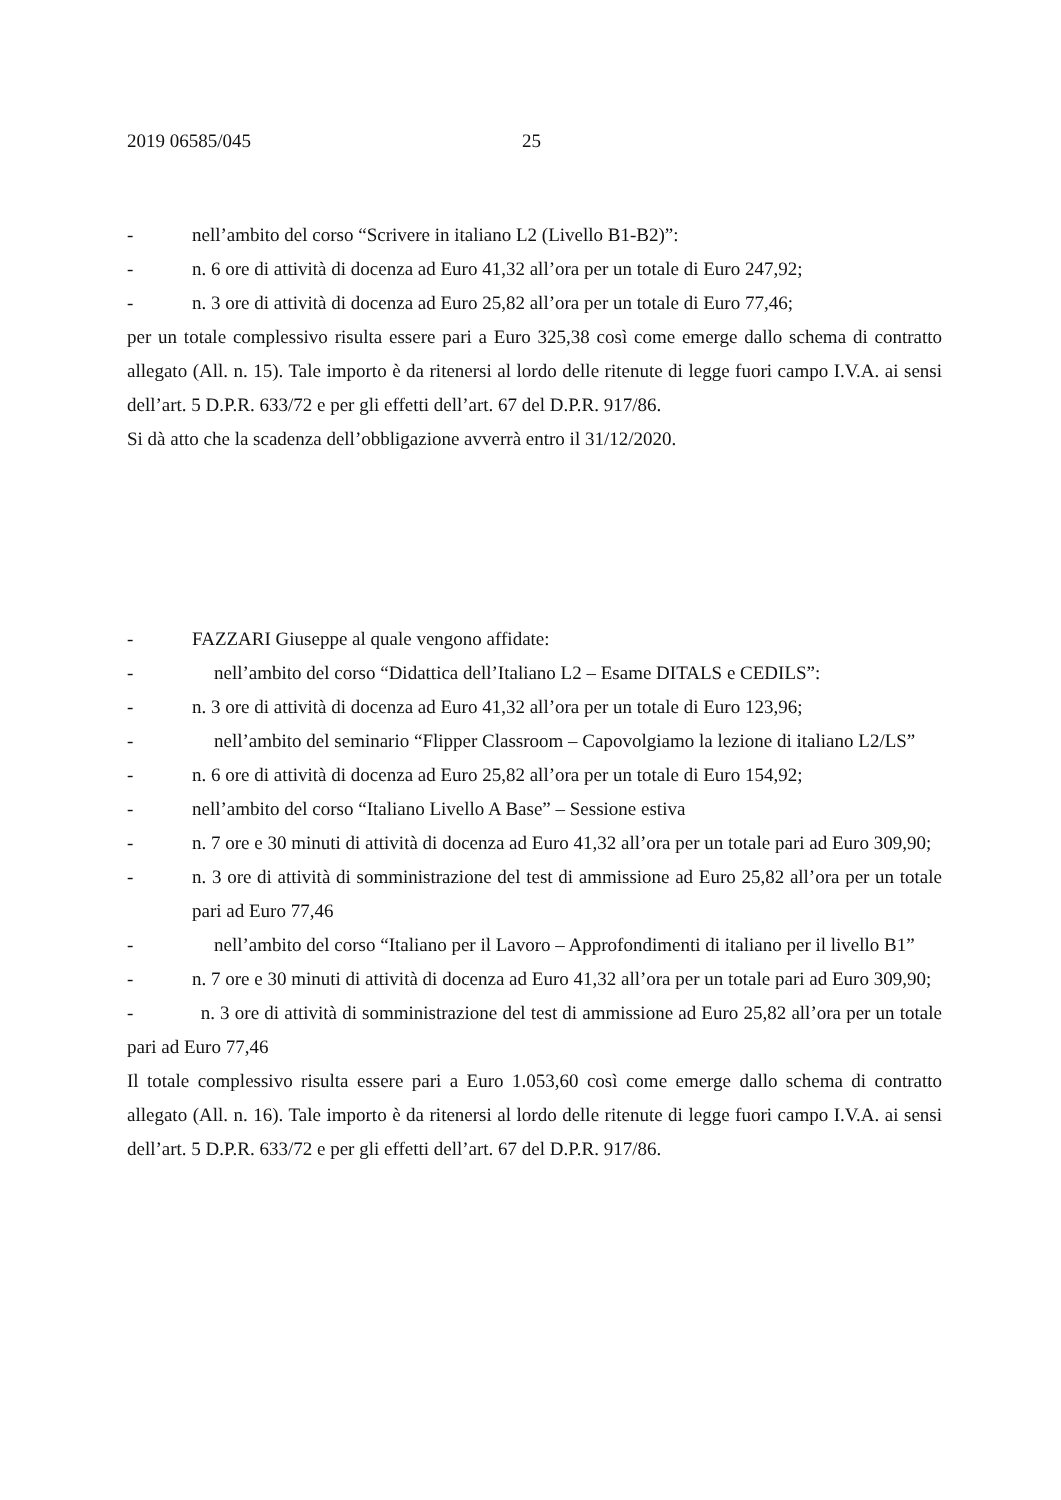2019 06585/045 25
- nell’ambito del corso “Scrivere in italiano L2 (Livello B1-B2)”:
- n. 6 ore di attività di docenza ad Euro 41,32 all’ora per un totale di Euro 247,92;
- n. 3 ore di attività di docenza ad Euro 25,82 all’ora per un totale di Euro 77,46;
per un totale complessivo risulta essere pari a Euro 325,38 così come emerge dallo schema di contratto allegato (All. n. 15). Tale importo è da ritenersi al lordo delle ritenute di legge fuori campo I.V.A. ai sensi dell’art. 5 D.P.R. 633/72 e per gli effetti dell’art. 67 del D.P.R. 917/86.
Si dà atto che la scadenza dell’obbligazione avverrà entro il 31/12/2020.
- FAZZARI Giuseppe al quale vengono affidate:
- nell’ambito del corso “Didattica dell’Italiano L2 – Esame DITALS e CEDILS”:
- n. 3 ore di attività di docenza ad Euro 41,32 all’ora per un totale di Euro 123,96;
- nell’ambito del seminario “Flipper Classroom – Capovolgiamo la lezione di italiano L2/LS”
- n. 6 ore di attività di docenza ad Euro 25,82 all’ora per un totale di Euro 154,92;
- nell’ambito del corso “Italiano Livello A Base” – Sessione estiva
- n. 7 ore e 30 minuti di attività di docenza ad Euro 41,32 all’ora per un totale pari ad Euro 309,90;
- n. 3 ore di attività di somministrazione del test di ammissione ad Euro 25,82 all’ora per un totale pari ad Euro 77,46
- nell’ambito del corso “Italiano per il Lavoro – Approfondimenti di italiano per il livello B1”
- n. 7 ore e 30 minuti di attività di docenza ad Euro 41,32 all’ora per un totale pari ad Euro 309,90;
- n. 3 ore di attività di somministrazione del test di ammissione ad Euro 25,82 all’ora per un totale pari ad Euro 77,46
Il totale complessivo risulta essere pari a Euro 1.053,60 così come emerge dallo schema di contratto allegato (All. n. 16). Tale importo è da ritenersi al lordo delle ritenute di legge fuori campo I.V.A. ai sensi dell’art. 5 D.P.R. 633/72 e per gli effetti dell’art. 67 del D.P.R. 917/86.